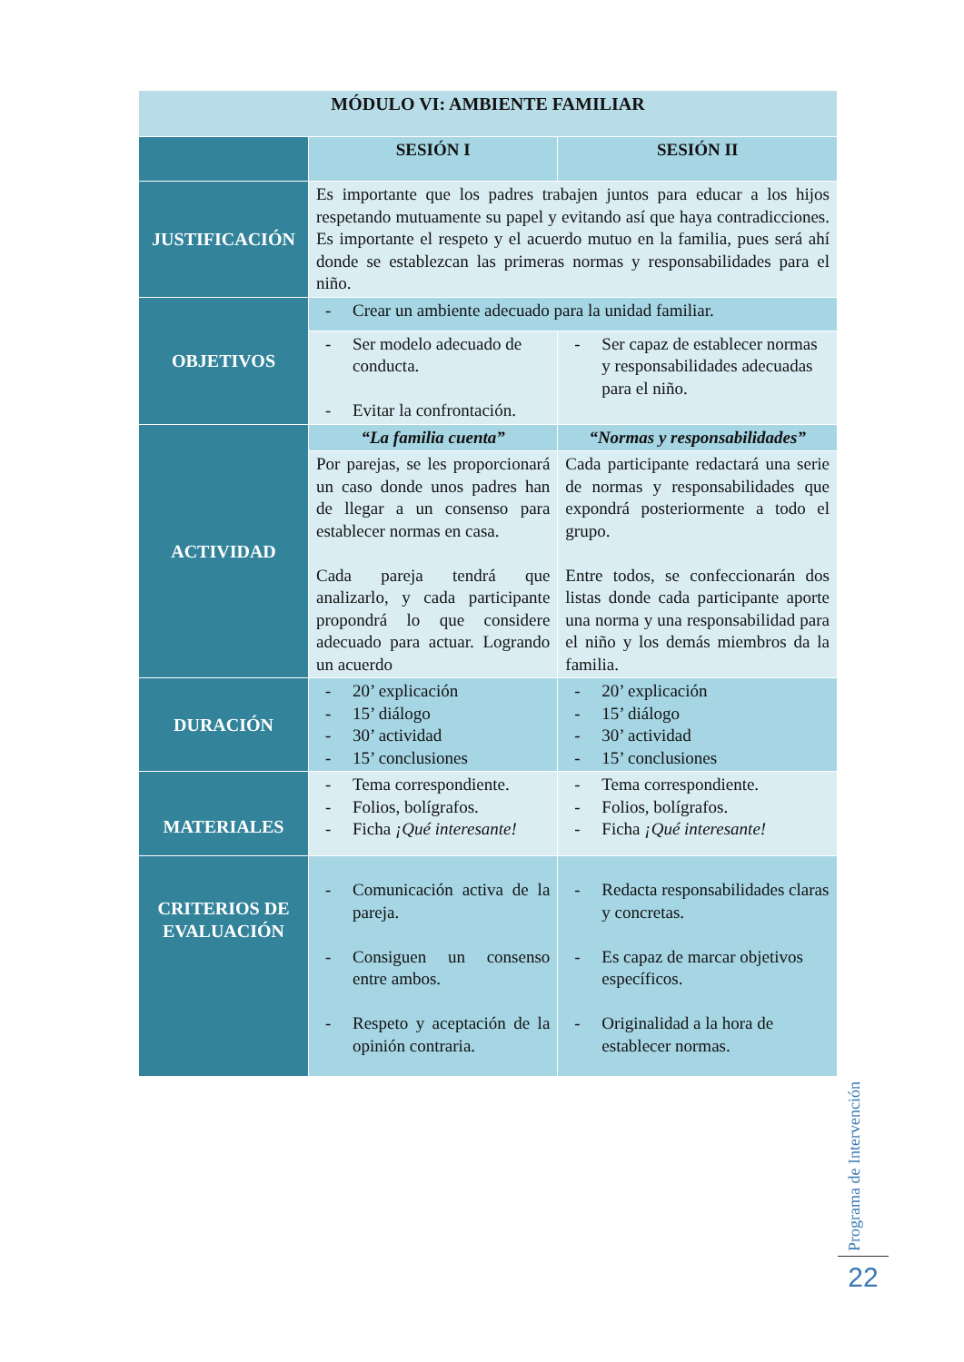| MÓDULO VI: AMBIENTE FAMILIAR | | |
| --- | --- | --- |
| | SESIÓN I | SESIÓN II |
| JUSTIFICACIÓN | Es importante que los padres trabajen juntos para educar a los hijos respetando mutuamente su papel y evitando así que haya contradicciones. Es importante el respeto y el acuerdo mutuo en la familia, pues será ahí donde se establezcan las primeras normas y responsabilidades para el niño. | |
| OBJETIVOS | - Crear un ambiente adecuado para la unidad familiar. | |
| | - Ser modelo adecuado de conducta. - Evitar la confrontación. | - Ser capaz de establecer normas y responsabilidades adecuadas para el niño. |
| ACTIVIDAD | “La familia cuenta” | “Normas y responsabilidades” |
| | Por parejas, se les proporcionará un caso donde unos padres han de llegar a un consenso para establecer normas en casa. Cada pareja tendrá que analizarlo, y cada participante propondrá lo que considere adecuado para actuar. Logrando un acuerdo | Cada participante redactará una serie de normas y responsabilidades que expondrá posteriormente a todo el grupo. Entre todos, se confeccionarán dos listas donde cada participante aporte una norma y una responsabilidad para el niño y los demás miembros da la familia. |
| DURACIÓN | - 20’ explicación - 15’ diálogo - 30’ actividad - 15’ conclusiones | - 20’ explicación - 15’ diálogo - 30’ actividad - 15’ conclusiones |
| MATERIALES | - Tema correspondiente. - Folios, bolígrafos. - Ficha ¡Qué interesante! | - Tema correspondiente. - Folios, bolígrafos. - Ficha ¡Qué interesante! |
| CRITERIOS DE EVALUACIÓN | - Comunicación activa de la pareja. - Consiguen un consenso entre ambos. - Respeto y aceptación de la opinión contraria. | - Redacta responsabilidades claras y concretas. - Es capaz de marcar objetivos específicos. - Originalidad a la hora de establecer normas. |
Programa de Intervención
22